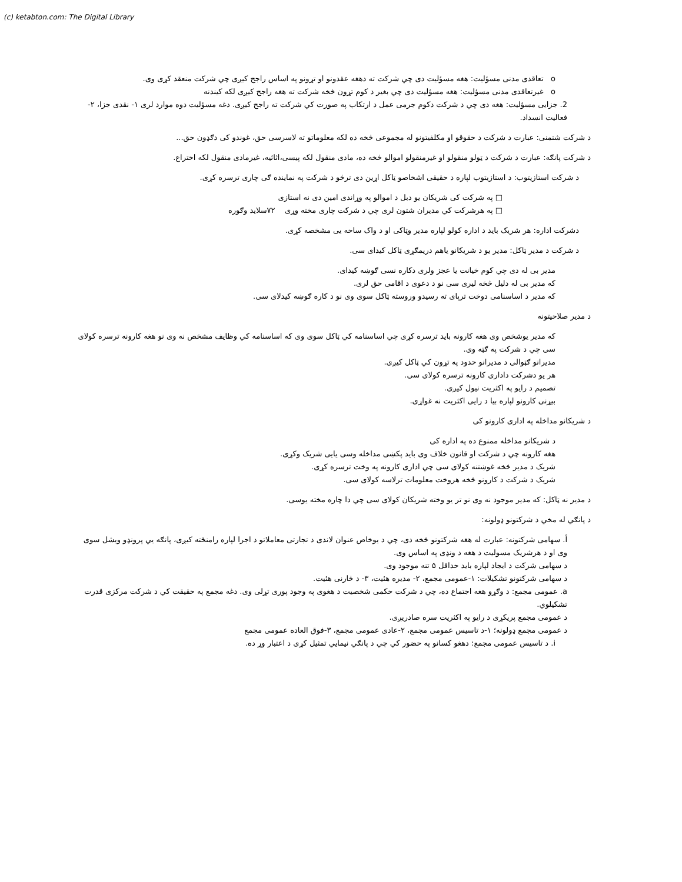(c) ketabton.com: The Digital Library
o تعاقدی مدنی مسؤلیت: هغه مسؤلیت دی چي شرکت ته دهغه عقدونو او تړونو په اساس راجح کیږی چي شرکت منعقد کړی وی.
o غیرتعاقدی مدنی مسؤلیت: هغه مسؤلیت دی چي بغیر د کوم تړون څخه شرکت ته هغه راجح کیږی لکه کیندنه
2. جزایی مسؤلیت: هغه دی چي د شرکت دکوم جرمی عمل د ارتکاب په صورت کي شرکت ته راجح کیږی. دغه مسؤلیت دوه موارد لری ۱- نقدی جزا، ۲- فعالیت انسداد.
د شرکت شتمنی: عبارت د شرکت د حقوقو او مکلفیتونو له مجموعی څخه ده لکه معلوماتو ته لاسرسی حق، غوندو کی دګډون حق...
د شرکت پانګه: عبارت د شرکت د ټولو منقولو او غیرمنقولو اموالو څخه ده، مادی منقول لکه پیسی،اثاثیه، غیرمادی منقول لکه اختراع.
د شرکت استازیتوب: د استازیتوب لپاره د حقیقی اشخاصو ټاکل اړین دی ترڅو د شرکت په نماینده ګی چاری ترسره کړی.
□ په شرکت کی شریکان یو دبل د اموالو په وړاندی امین دی نه استازی
□ په هرشرکت کي مدیران شتون لری چي د شرکت چاری مخته وړی ۷۲سلاید وګوره
دشرکت اداره: هر شریک باید د اداره کولو لپاره مدیر وټاکی او د واک ساحه یی مشخصه کړی.
د شرکت د مدیر ټاکل: مدیر یو د شریکانو یاهم دریمګړی ټاکل کیدای سی.
مدیر بی له دی چي کوم خیانت یا عجز ولری دکاره نسی ګوښه کیدای.
که مدیر بی له دلیل څخه لیری سی نو د دعوی د اقامی حق لری.
که مدیر د اساسنامی دوخت ترپای ته رسیدو وروسته ټاکل سوی وی نو د کاره ګوښه کیدلای سی.
د مدیر صلاحیتونه
که مدیر یوشخص وی هغه کارونه باید ترسره کړی چي اساسنامه کي ټاکل سوی وی که اساسنامه کي وظایف مشخص نه وی نو هغه کارونه ترسره کولای سی چي د شرکت په ګټه وی.
مدیرانو ګټوالی د مدیرانو حدود په تړون کي ټاکل کیږی.
هر یو دشرکت داداری کارونه ترسره کولای سی.
تصمیم د رایو په اکثریت نیول کیږی.
بیړنی کارونو لپاره بیا د رایی اکثریت نه غواړی.
د شریکانو مداخله په اداری کارونو کی
د شریکانو مداخله ممنوع ده په اداره کی
هغه کارونه چي د شرکت او قانون خلاف وی باید پکښی مداخله وسی یایی شریک وکړی.
شریک د مدیر څخه غوښتنه کولای سی چي اداری کارونه په وخت ترسره کړی.
شریک د شرکت د کارونو څخه هروخت معلومات ترلاسه کولای سی.
د مدیر نه ټاکل: که مدیر موجود نه وی نو تر یو وخته شریکان کولای سی چي دا چاره مخته یوسی.
د پانګي له مخي د شرکتونو ډولونه:
أ. سهامی شرکتونه: عبارت له هغه شرکتونو څخه دی، چي د یوخاص عنوان لاندی د تجارتی معاملاتو د اجرا لپاره رامنځته کیږی، پانګه یي پرونډو ویشل سوی وی او د هرشریک مسولیت د هغه د ونډی په اساس وی.
د سهامی شرکت د ایجاد لپاره باید حداقل ۵ تنه موجود وی.
د سهامی شرکتونو تشکیلات: ۱-عمومی مجمع، ۲- مدیره هئیت، ۳- د څارنی هئیت.
a. عمومی مجمع: د وګړو هغه اجتماع ده، چي د شرکت حکمی شخصیت د هغوی په وجود پوری تړلی وی. دغه مجمع په حقیقت کي د شرکت مرکزی قدرت تشکیلوي.
د عمومی مجمع پریکړی د رایو په اکثریت سره صادریږی.
د عمومی مجمع ډولونه؛ ۱-د تاسیس عمومی مجمع، ۲-عادی عمومی مجمع، ۳-فوق العاده عمومی مجمع
i. د تاسیس عمومی مجمع: دهغو کسانو په حضور کي چي د پانګي نیمایي تمثیل کړی د اعتبار وړ ده.